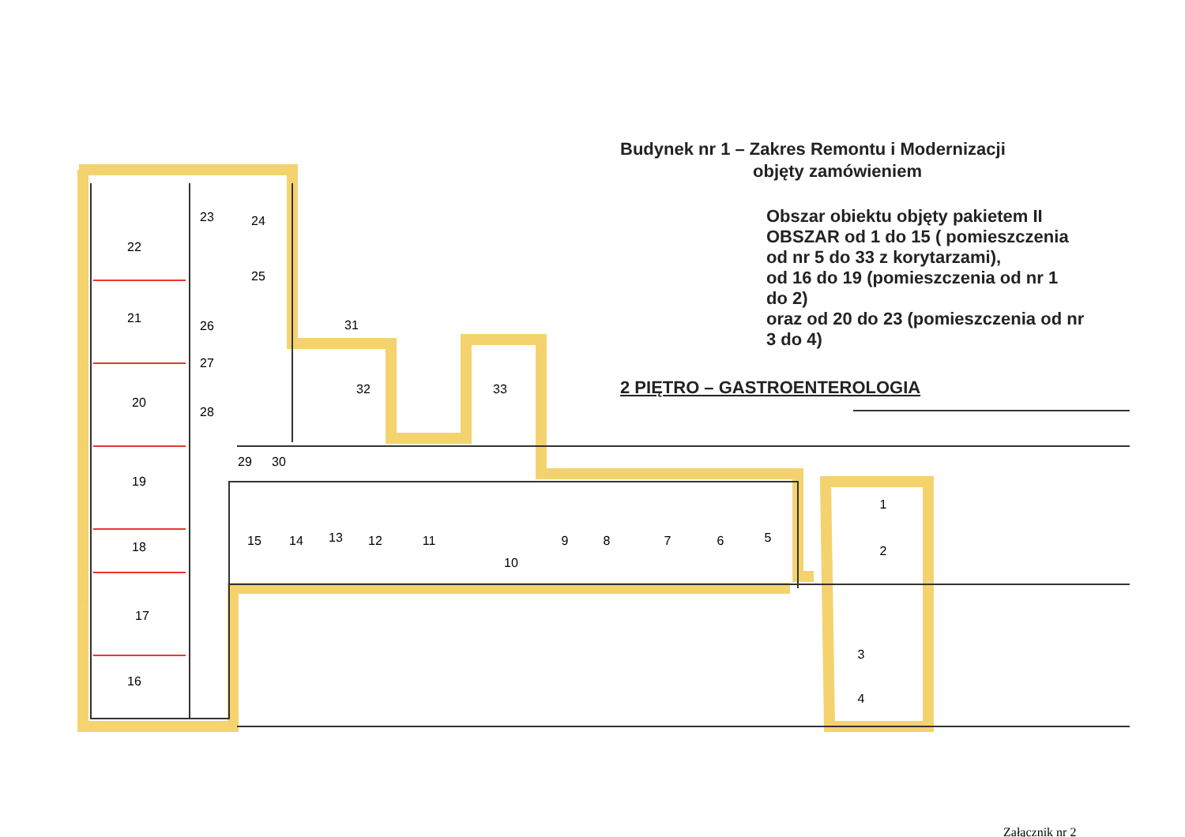22
21
20
19
18
17
16
23
24
25
26
27
28
29
30
31
32
33
15
14
13
12
11
10
9
8
7
6
5
1
2
3
4
Budynek nr 1 – Zakres Remontu i Modernizacji
objęty zamówieniem
Obszar obiektu objęty pakietem II
OBSZAR od 1 do 15 ( pomieszczenia
od nr 5 do 33 z korytarzami),
od 16 do 19 (pomieszczenia od nr 1
do 2)
oraz od 20 do 23 (pomieszczenia od nr
3 do 4)
2 PIĘTRO – GASTROENTEROLOGIA
Załącznik nr 2